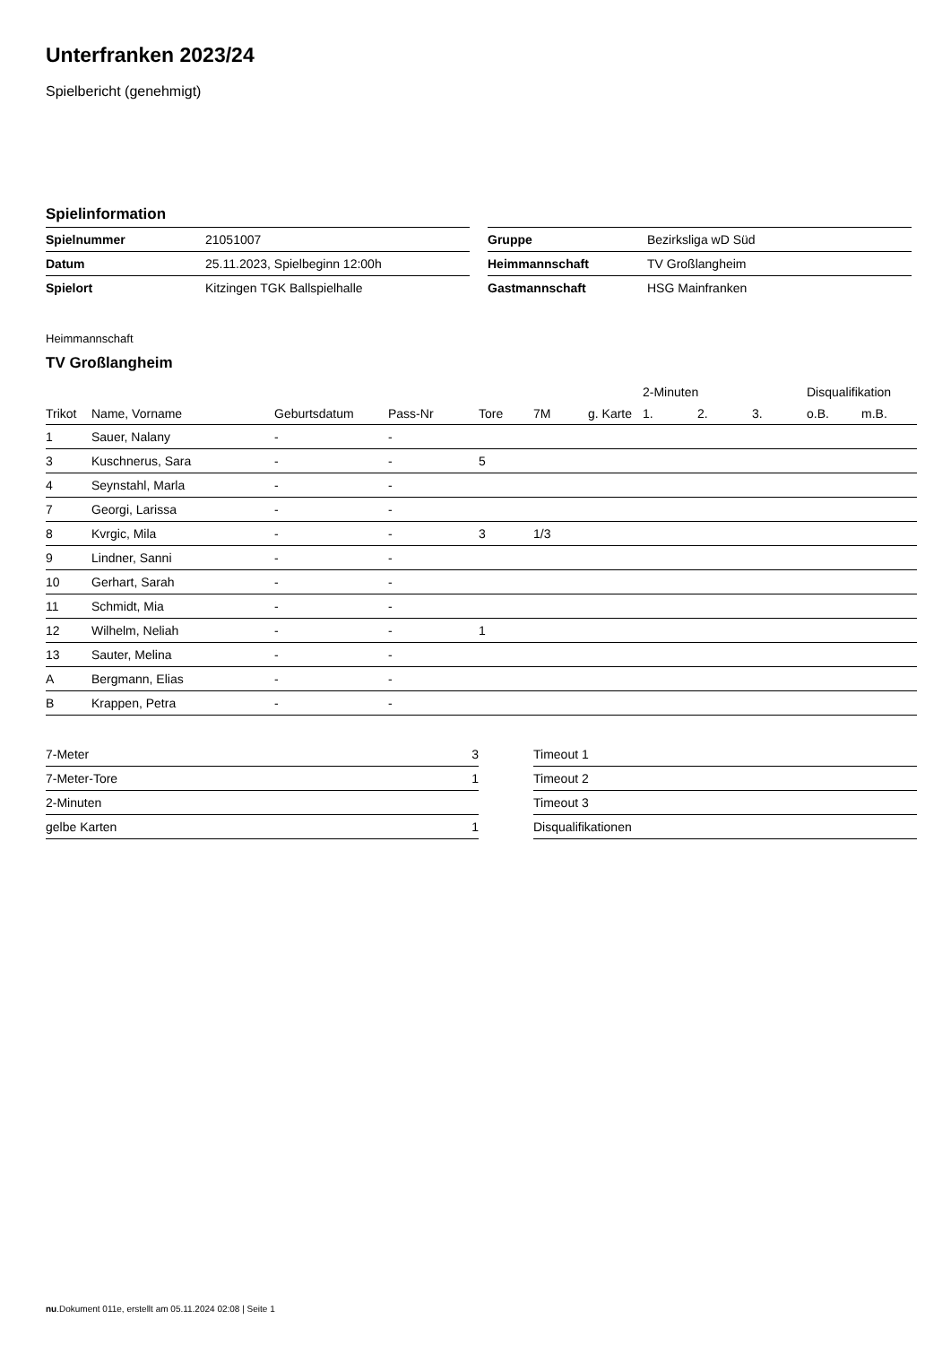Unterfranken 2023/24
Spielbericht (genehmigt)
Spielinformation
| Spielnummer | 21051007 |
| Datum | 25.11.2023, Spielbeginn 12:00h |
| Spielort | Kitzingen TGK Ballspielhalle |
| Gruppe | Bezirksliga wD Süd |
| Heimmannschaft | TV Großlangheim |
| Gastmannschaft | HSG Mainfranken |
Heimmannschaft
TV Großlangheim
| | | | | | | | 2-Minuten | | | Disqualifikation | |
| --- | --- | --- | --- | --- | --- | --- | --- | --- | --- | --- | --- |
| Trikot | Name, Vorname | Geburtsdatum | Pass-Nr | Tore | 7M | g. Karte | 1. | 2. | 3. | o.B. | m.B. |
| 1 | Sauer, Nalany | - | - | | | | | | | | |
| 3 | Kuschnerus, Sara | - | - | 5 | | | | | | | |
| 4 | Seynstahl, Marla | - | - | | | | | | | | |
| 7 | Georgi, Larissa | - | - | | | | | | | | |
| 8 | Kvrgic, Mila | - | - | 3 | 1/3 | | | | | | |
| 9 | Lindner, Sanni | - | - | | | | | | | | |
| 10 | Gerhart, Sarah | - | - | | | | | | | | |
| 11 | Schmidt, Mia | - | - | | | | | | | | |
| 12 | Wilhelm, Neliah | - | - | 1 | | | | | | | |
| 13 | Sauter, Melina | - | - | | | | | | | | |
| A | Bergmann, Elias | - | - | | | | | | | | |
| B | Krappen, Petra | - | - | | | | | | | | |
| 7-Meter | 3 |
| 7-Meter-Tore | 1 |
| 2-Minuten | |
| gelbe Karten | 1 |
| Timeout 1 |
| Timeout 2 |
| Timeout 3 |
| Disqualifikationen |
nu.Dokument 011e, erstellt am 05.11.2024 02:08 | Seite 1